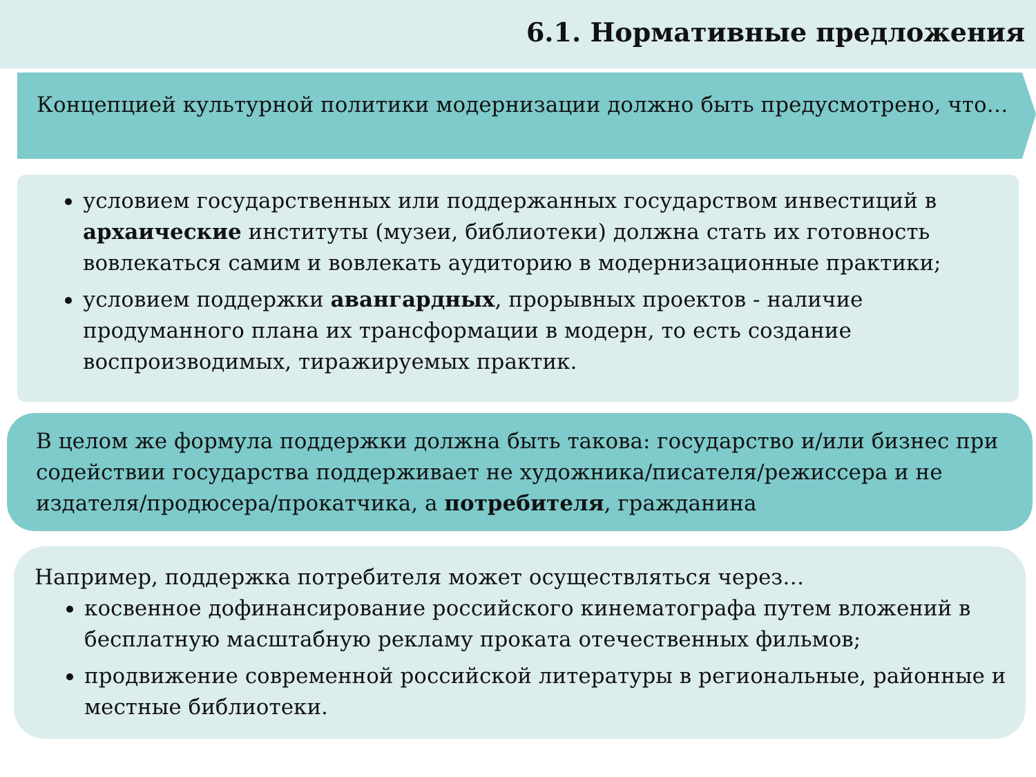6.1. Нормативные предложения
Концепцией культурной политики модернизации должно быть предусмотрено, что…
условием государственных или поддержанных государством инвестиций в архаические институты (музеи, библиотеки) должна стать их готовность вовлекаться самим и вовлекать аудиторию в модернизационные практики;
условием поддержки авангардных, прорывных проектов - наличие продуманного плана их трансформации в модерн, то есть создание воспроизводимых, тиражируемых практик.
В целом же формула поддержки должна быть такова: государство и/или бизнес при содействии государства поддерживает не художника/писателя/режиссера и не издателя/продюсера/прокатчика, а потребителя, гражданина
Например, поддержка потребителя может осуществляться через…
косвенное дофинансирование российского кинематографа путем вложений в бесплатную масштабную рекламу проката отечественных фильмов;
продвижение современной российской литературы в региональные, районные и местные библиотеки.